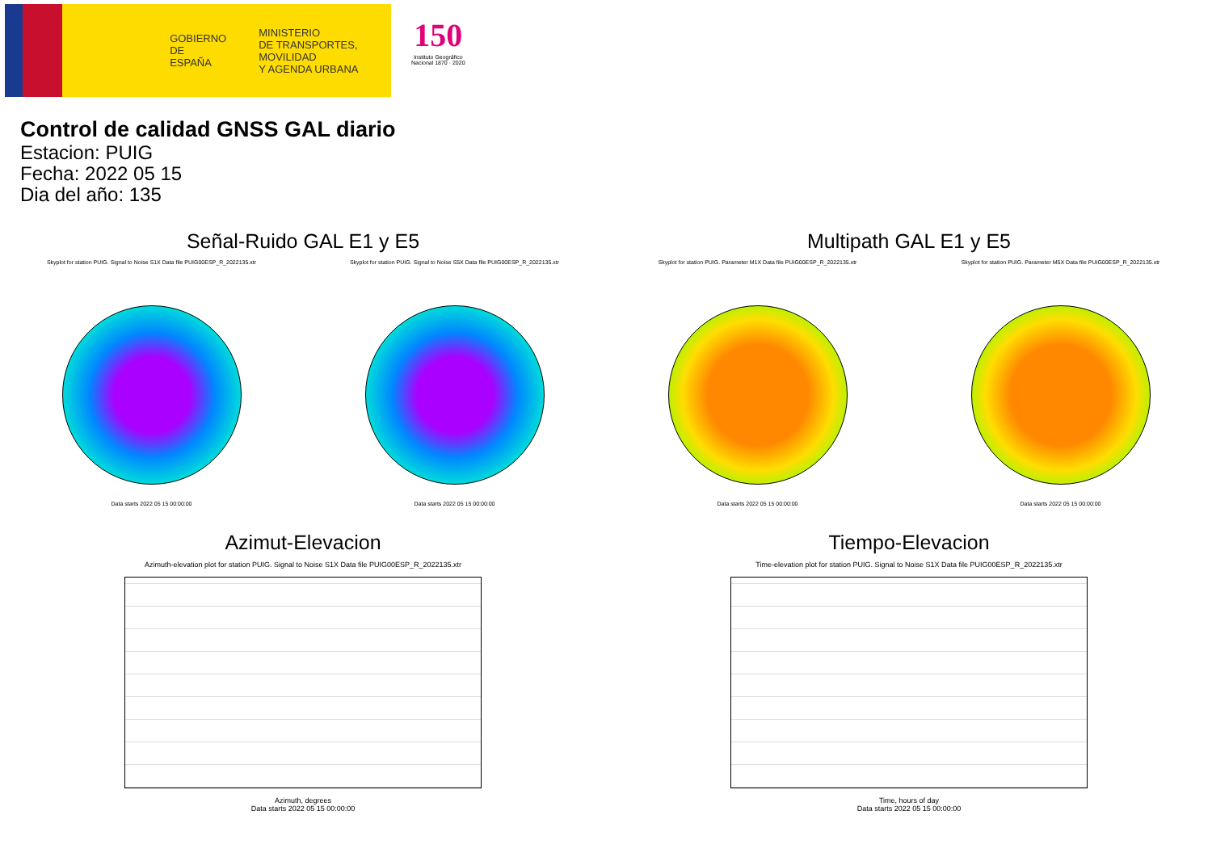GOBIERNO
DE ESPAÑA
MINISTERIO
DE TRANSPORTES, MOVILIDAD
Y AGENDA URBANA
150
Instituto Geográfico
Nacional 1870 · 2020
Control de calidad GNSS GAL diario
Estacion: PUIG
Fecha: 2022 05 15
Dia del año: 135
Señal-Ruido GAL E1 y E5
Skyplot for station PUIG. Signal to Noise S1X Data file PUIG00ESP_R_2022135.xtr
Data starts 2022 05 15 00:00:00
Skyplot for station PUIG. Signal to Noise S5X Data file PUIG00ESP_R_2022135.xtr
Data starts 2022 05 15 00:00:00
Multipath GAL E1 y E5
Skyplot for station PUIG. Parameter M1X Data file PUIG00ESP_R_2022135.xtr
Data starts 2022 05 15 00:00:00
Skyplot for station PUIG. Parameter M5X Data file PUIG00ESP_R_2022135.xtr
Data starts 2022 05 15 00:00:00
Azimut-Elevacion
Azimuth-elevation plot for station PUIG. Signal to Noise S1X Data file PUIG00ESP_R_2022135.xtr
Azimuth, degrees
Data starts 2022 05 15 00:00:00
Tiempo-Elevacion
Time-elevation plot for station PUIG. Signal to Noise S1X Data file PUIG00ESP_R_2022135.xtr
Time, hours of day
Data starts 2022 05 15 00:00:00